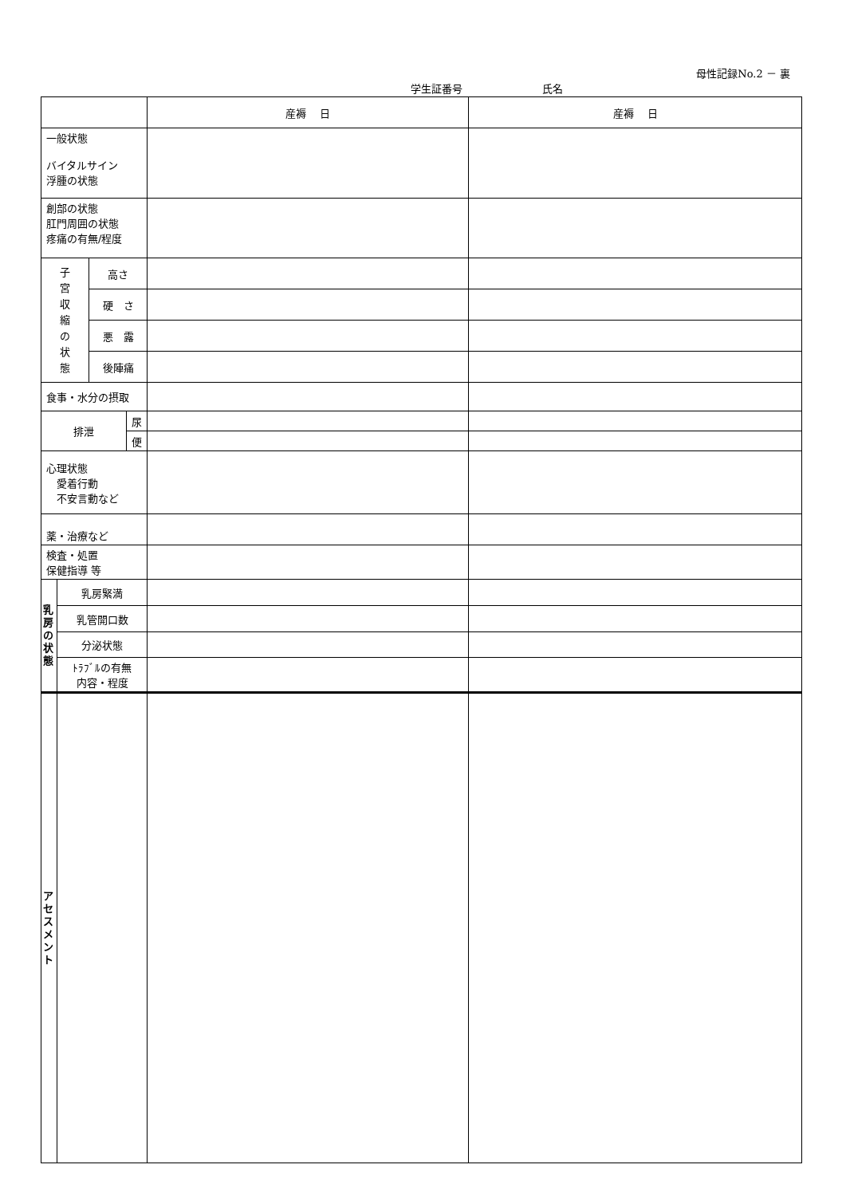母性記録No.2 － 裏
学生証番号 氏名
| | | | | 産褥 日 | 産褥 日 |
| 一般状態 バイタルサイン 浮腫の状態 | | | | | |
| 創部の状態 肛門周囲の状態 疼痛の有無/程度 | | | | | |
| 子 宮 収 縮 の 状 態 | | 高さ | | | |
| | | 硬 さ | | | |
| | | 悪 露 | | | |
| | | 後陣痛 | | | |
| 食事・水分の摂取 | | | | | |
| 排泄 | | | 尿 | | |
| | | | 便 | | |
| 心理状態 愛着行動 不安言動など | | | | | |
| 薬・治療など | | | | | |
| 検査・処置 保健指導 等 | | | | | |
| 乳 房 の 状 態 | 乳房緊満 | | | | |
| | 乳管開口数 | | | | |
| | 分泌状態 | | | | |
| | ﾄﾗﾌﾞﾙの有無 内容・程度 | | | | |
| ア セ ス メ ン ト | | | | | |